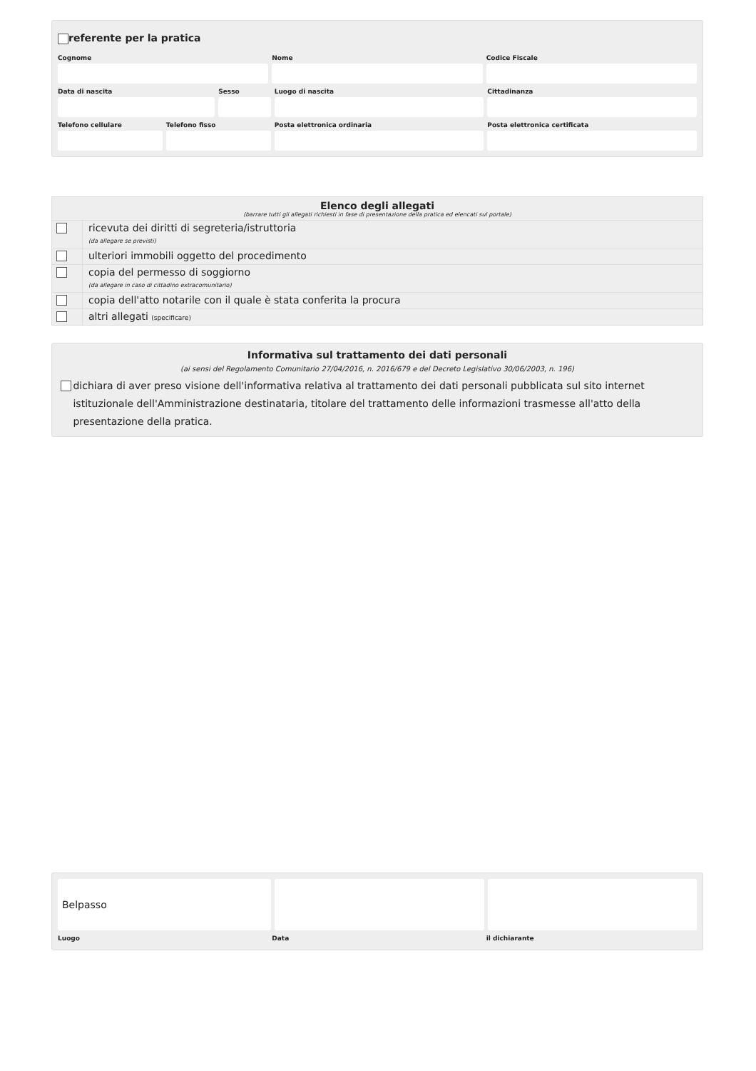referente per la pratica
Cognome Nome Codice Fiscale
Data di nascita Sesso Luogo di nascita Cittadinanza
Telefono cellulare Telefono fisso Posta elettronica ordinaria Posta elettronica certificata
Elenco degli allegati
(barrare tutti gli allegati richiesti in fase di presentazione della pratica ed elencati sul portale)
ricevuta dei diritti di segreteria/istruttoria
(da allegare se previsti)
ulteriori immobili oggetto del procedimento
copia del permesso di soggiorno
(da allegare in caso di cittadino extracomunitario)
copia dell'atto notarile con il quale è stata conferita la procura
altri allegati (specificare)
Informativa sul trattamento dei dati personali
(ai sensi del Regolamento Comunitario 27/04/2016, n. 2016/679 e del Decreto Legislativo 30/06/2003, n. 196)
dichiara di aver preso visione dell'informativa relativa al trattamento dei dati personali pubblicata sul sito internet istituzionale dell'Amministrazione destinataria, titolare del trattamento delle informazioni trasmesse all'atto della presentazione della pratica.
Belpasso
Luogo Data il dichiarante